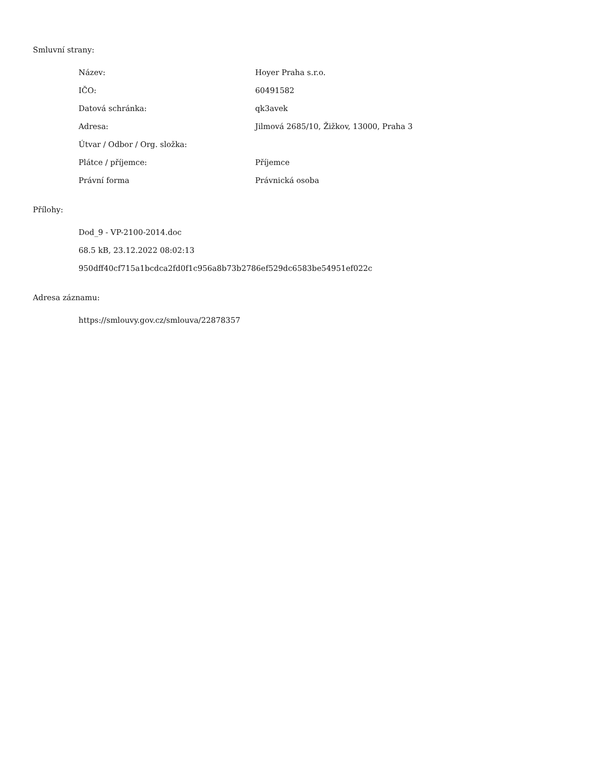Smluvní strany:
| Název: | Hoyer Praha s.r.o. |
| IČO: | 60491582 |
| Datová schránka: | qk3avek |
| Adresa: | Jilmová 2685/10, Žižkov, 13000, Praha 3 |
| Útvar / Odbor / Org. složka: | |
| Plátce / příjemce: | Příjemce |
| Právní forma | Právnická osoba |
Přílohy:
Dod_9 - VP-2100-2014.doc
68.5 kB, 23.12.2022 08:02:13
950dff40cf715a1bcdca2fd0f1c956a8b73b2786ef529dc6583be54951ef022c
Adresa záznamu:
https://smlouvy.gov.cz/smlouva/22878357